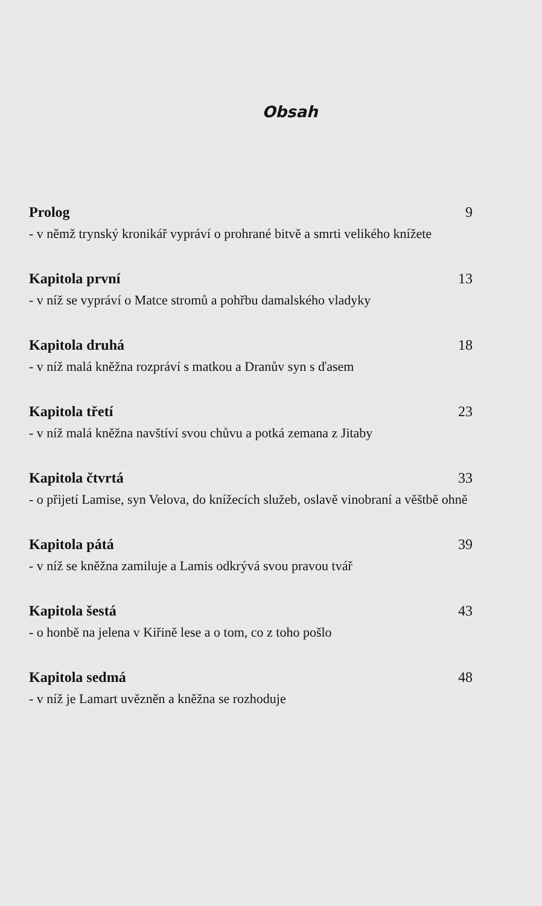Obsah
Prolog 9
- v němž trynský kronikář vypráví o prohrané bitvě a smrti velikého knížete
Kapitola první 13
- v níž se vypráví o Matce stromů a pohřbu damalského vladyky
Kapitola druhá 18
- v níž malá kněžna rozpráví s matkou a Dranův syn s ďasem
Kapitola třetí 23
- v níž malá kněžna navštíví svou chůvu a potká zemana z Jitaby
Kapitola čtvrtá 33
- o přijetí Lamise, syn Velova, do knížecích služeb, oslavě vinobraní a věštbě ohně
Kapitola pátá 39
- v níž se kněžna zamiluje a Lamis odkrývá svou pravou tvář
Kapitola šestá 43
- o honbě na jelena v Kiřině lese a o tom, co z toho pošlo
Kapitola sedmá 48
- v níž je Lamart uvězněn a kněžna se rozhoduje